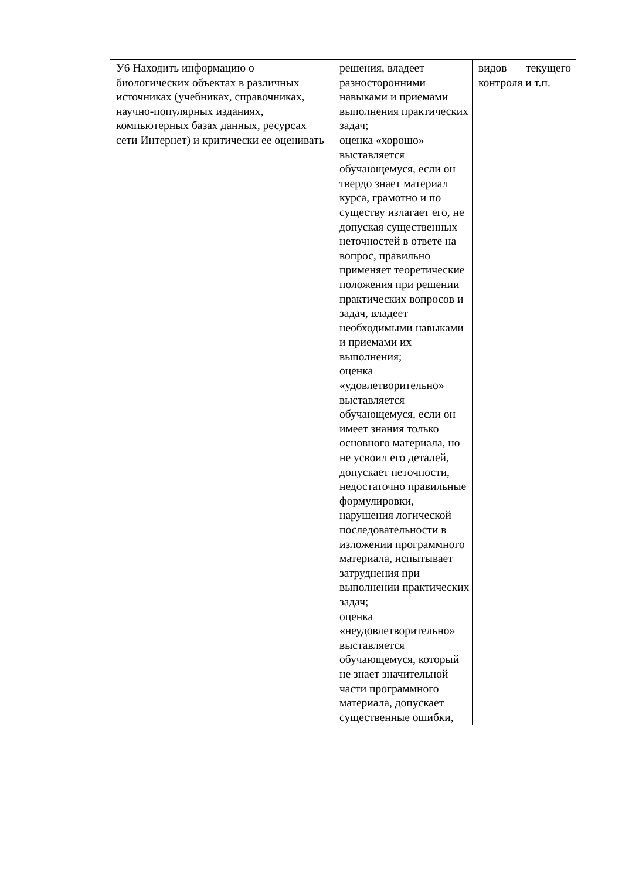| У6 Находить информацию о биологических объектах в различных источниках (учебниках, справочниках, научно-популярных изданиях, компьютерных базах данных, ресурсах сети Интернет) и критически ее оценивать | решения, владеет разносторонними навыками и приемами выполнения практических задач; оценка «хорошо» выставляется обучающемуся, если он твердо знает материал курса, грамотно и по существу излагает его, не допуская существенных неточностей в ответе на вопрос, правильно применяет теоретические положения при решении практических вопросов и задач, владеет необходимыми навыками и приемами их выполнения; оценка «удовлетворительно» выставляется обучающемуся, если он имеет знания только основного материала, но не усвоил его деталей, допускает неточности, недостаточно правильные формулировки, нарушения логической последовательности в изложении программного материала, испытывает затруднения при выполнении практических задач; оценка «неудовлетворительно» выставляется обучающемуся, который не знает значительной части программного материала, допускает существенные ошибки, | видов текущего контроля и т.п. |